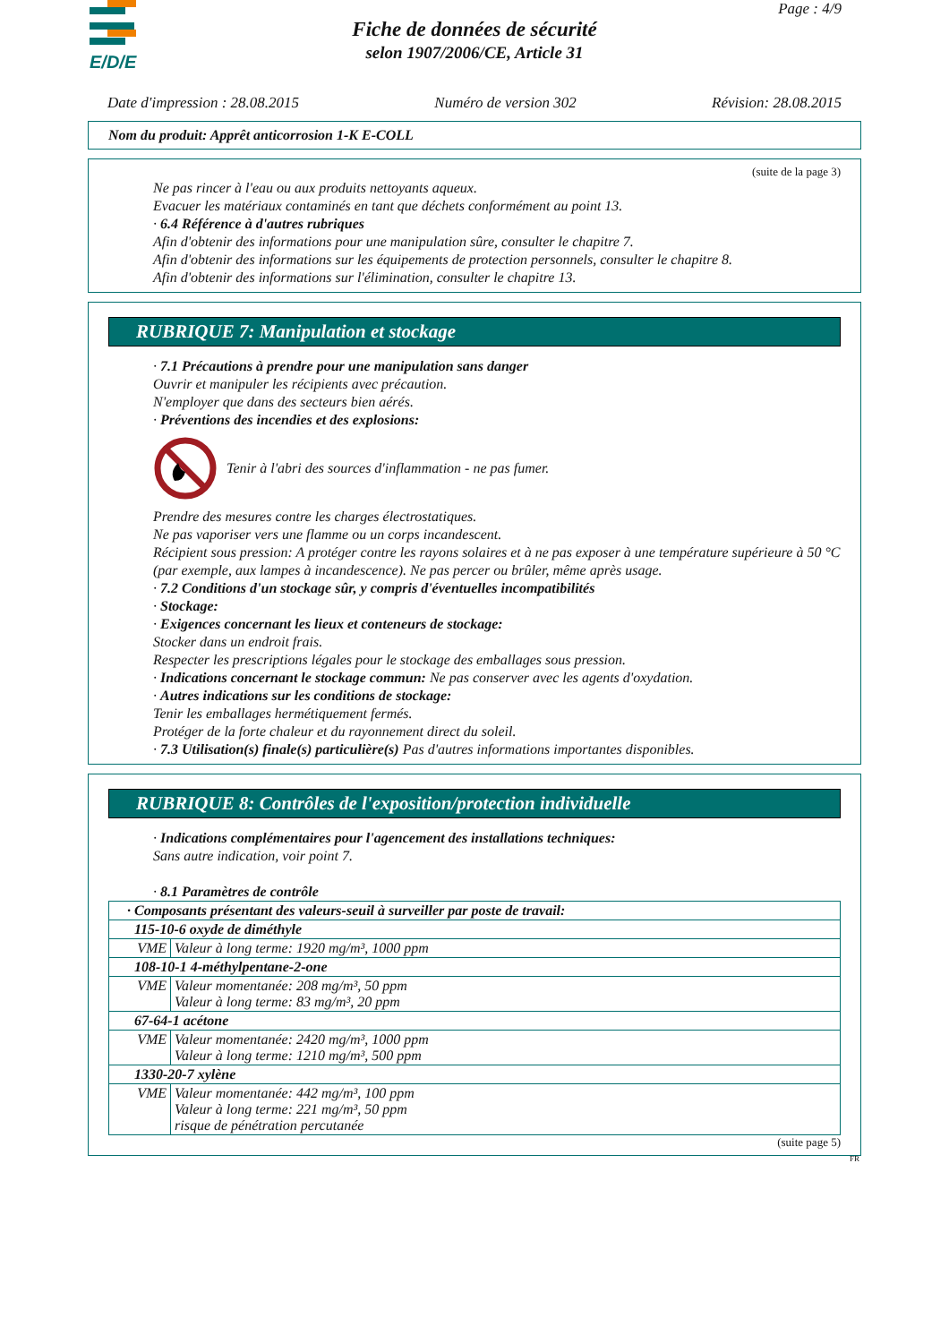E/D/E
Page : 4/9
Fiche de données de sécurité
selon 1907/2006/CE, Article 31
Date d'impression : 28.08.2015 Numéro de version 302 Révision: 28.08.2015
Nom du produit: Apprêt anticorrosion 1-K E-COLL
(suite de la page 3)
Ne pas rincer à l'eau ou aux produits nettoyants aqueux.
Evacuer les matériaux contaminés en tant que déchets conformément au point 13.
· 6.4 Référence à d'autres rubriques
Afin d'obtenir des informations pour une manipulation sûre, consulter le chapitre 7.
Afin d'obtenir des informations sur les équipements de protection personnels, consulter le chapitre 8.
Afin d'obtenir des informations sur l'élimination, consulter le chapitre 13.
RUBRIQUE 7: Manipulation et stockage
· 7.1 Précautions à prendre pour une manipulation sans danger
Ouvrir et manipuler les récipients avec précaution.
N'employer que dans des secteurs bien aérés.
· Préventions des incendies et des explosions:
Tenir à l'abri des sources d'inflammation - ne pas fumer.
Prendre des mesures contre les charges électrostatiques.
Ne pas vaporiser vers une flamme ou un corps incandescent.
Récipient sous pression: A protéger contre les rayons solaires et à ne pas exposer à une température supérieure à 50 °C (par exemple, aux lampes à incandescence). Ne pas percer ou brûler, même après usage.
· 7.2 Conditions d'un stockage sûr, y compris d'éventuelles incompatibilités
· Stockage:
· Exigences concernant les lieux et conteneurs de stockage:
Stocker dans un endroit frais.
Respecter les prescriptions légales pour le stockage des emballages sous pression.
· Indications concernant le stockage commun: Ne pas conserver avec les agents d'oxydation.
· Autres indications sur les conditions de stockage:
Tenir les emballages hermétiquement fermés.
Protéger de la forte chaleur et du rayonnement direct du soleil.
· 7.3 Utilisation(s) finale(s) particulière(s) Pas d'autres informations importantes disponibles.
RUBRIQUE 8: Contrôles de l'exposition/protection individuelle
· Indications complémentaires pour l'agencement des installations techniques:
Sans autre indication, voir point 7.
· 8.1 Paramètres de contrôle
| · Composants présentant des valeurs-seuil à surveiller par poste de travail: | |
| 115-10-6 oxyde de diméthyle | |
| VME | Valeur à long terme: 1920 mg/m³, 1000 ppm |
| 108-10-1 4-méthylpentane-2-one | |
| VME | Valeur momentanée: 208 mg/m³, 50 ppm Valeur à long terme: 83 mg/m³, 20 ppm |
| 67-64-1 acétone | |
| VME | Valeur momentanée: 2420 mg/m³, 1000 ppm Valeur à long terme: 1210 mg/m³, 500 ppm |
| 1330-20-7 xylène | |
| VME | Valeur momentanée: 442 mg/m³, 100 ppm Valeur à long terme: 221 mg/m³, 50 ppm risque de pénétration percutanée |
(suite page 5)
FR